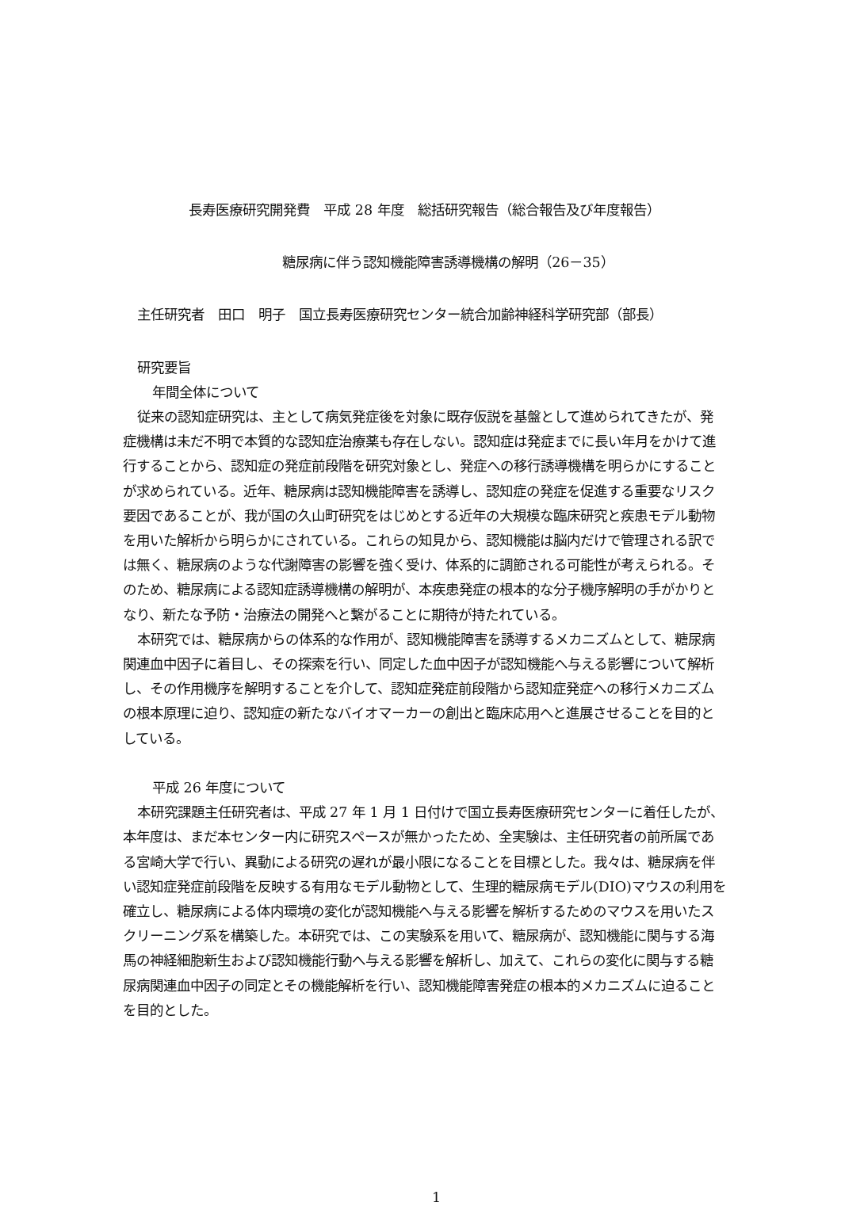長寿医療研究開発費　平成 28 年度　総括研究報告（総合報告及び年度報告）
糖尿病に伴う認知機能障害誘導機構の解明（26－35）
主任研究者　田口　明子　国立長寿医療研究センター統合加齢神経科学研究部（部長）
研究要旨
年間全体について
従来の認知症研究は、主として病気発症後を対象に既存仮説を基盤として進められてきたが、発症機構は未だ不明で本質的な認知症治療薬も存在しない。認知症は発症までに長い年月をかけて進行することから、認知症の発症前段階を研究対象とし、発症への移行誘導機構を明らかにすることが求められている。近年、糖尿病は認知機能障害を誘導し、認知症の発症を促進する重要なリスク要因であることが、我が国の久山町研究をはじめとする近年の大規模な臨床研究と疾患モデル動物を用いた解析から明らかにされている。これらの知見から、認知機能は脳内だけで管理される訳では無く、糖尿病のような代謝障害の影響を強く受け、体系的に調節される可能性が考えられる。そのため、糖尿病による認知症誘導機構の解明が、本疾患発症の根本的な分子機序解明の手がかりとなり、新たな予防・治療法の開発へと繋がることに期待が持たれている。
本研究では、糖尿病からの体系的な作用が、認知機能障害を誘導するメカニズムとして、糖尿病関連血中因子に着目し、その探索を行い、同定した血中因子が認知機能へ与える影響について解析し、その作用機序を解明することを介して、認知症発症前段階から認知症発症への移行メカニズムの根本原理に迫り、認知症の新たなバイオマーカーの創出と臨床応用へと進展させることを目的としている。
平成 26 年度について
本研究課題主任研究者は、平成 27 年 1 月 1 日付けで国立長寿医療研究センターに着任したが、本年度は、まだ本センター内に研究スペースが無かったため、全実験は、主任研究者の前所属である宮崎大学で行い、異動による研究の遅れが最小限になることを目標とした。我々は、糖尿病を伴い認知症発症前段階を反映する有用なモデル動物として、生理的糖尿病モデル(DIO)マウスの利用を確立し、糖尿病による体内環境の変化が認知機能へ与える影響を解析するためのマウスを用いたスクリーニング系を構築した。本研究では、この実験系を用いて、糖尿病が、認知機能に関与する海馬の神経細胞新生および認知機能行動へ与える影響を解析し、加えて、これらの変化に関与する糖尿病関連血中因子の同定とその機能解析を行い、認知機能障害発症の根本的メカニズムに迫ることを目的とした。
1